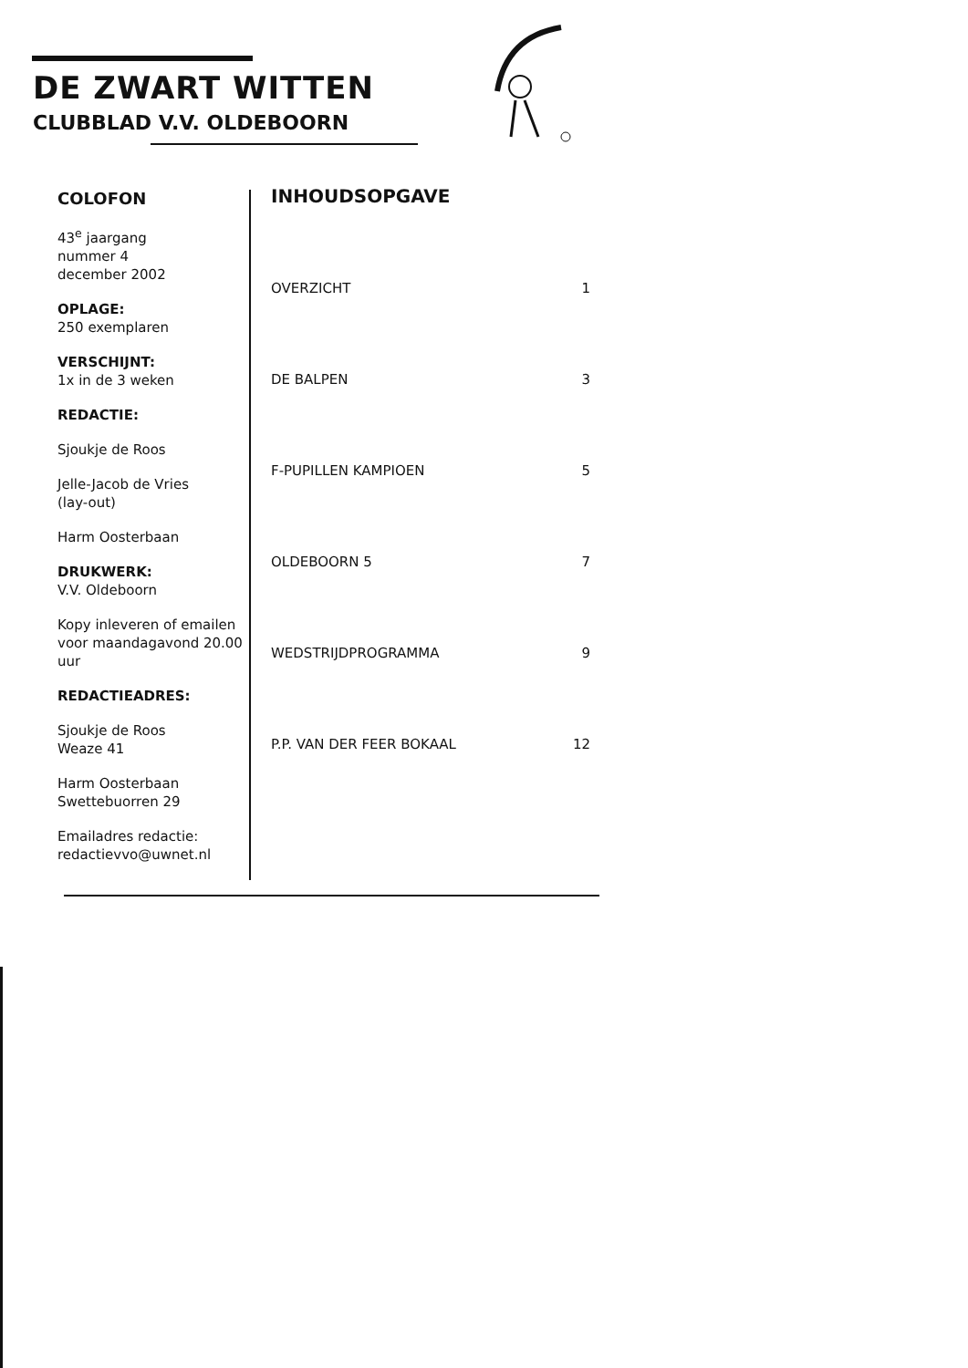DE ZWART WITTEN
CLUBBLAD V.V. OLDEBOORN
COLOFON
43<sup>e</sup> jaargang
nummer 4
december 2002
OPLAGE:
250 exemplaren
VERSCHIJNT:
1x in de 3 weken
REDACTIE:
Sjoukje de Roos
Jelle-Jacob de Vries
(lay-out)
Harm Oosterbaan
DRUKWERK:
V.V. Oldeboorn
Kopy inleveren of emailen voor maandagavond 20.00 uur
REDACTIEADRES:
Sjoukje de Roos
Weaze 41
Harm Oosterbaan
Swettebuorren 29
Emailadres redactie:
redactievvo@uwnet.nl
INHOUDSOPGAVE
OVERZICHT 1
DE BALPEN 3
F-PUPILLEN KAMPIOEN 5
OLDEBOORN 5 7
WEDSTRIJDPROGRAMMA 9
P.P. VAN DER FEER BOKAAL 12